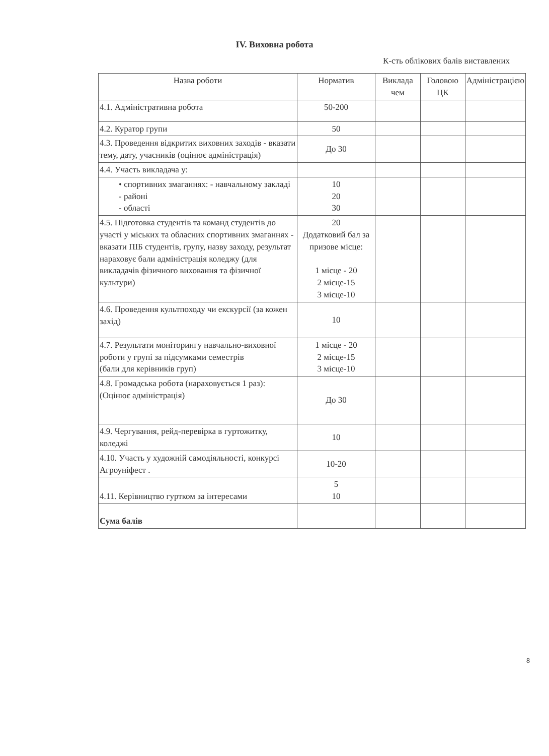IV. Виховна робота
К-сть облікових балів виставлених
| Назва роботи | Норматив | Виклада чем | Головою ЦК | Адміністрацією |
| --- | --- | --- | --- | --- |
| 4.1. Адміністративна робота | 50-200 | | | |
| 4.2. Куратор групи | 50 | | | |
| 4.3. Проведення відкритих виховних заходів - вказати тему, дату, учасників (оцінює адміністрація) | До 30 | | | |
| 4.4. Участь викладача у: | | | | |
| • спортивних змаганнях: - навчальному закладі - районі - області | 10 20 30 | | | |
| 4.5. Підготовка студентів та команд студентів до участі у міських та обласних спортивних змаганнях - вказати ПІБ студентів, групу, назву заходу, результат нараховує бали адміністрація коледжу (для викладачів фізичного виховання та фізичної культури) | 20 Додатковий бал за призове місце: 1 місце - 20 2 місце-15 3 місце-10 | | | |
| 4.6. Проведення культпоходу чи екскурсії (за кожен захід) | 10 | | | |
| 4.7. Результати моніторингу навчально-виховної роботи у групі за підсумками семестрів (бали для керівників груп) | 1 місце - 20 2 місце-15 3 місце-10 | | | |
| 4.8. Громадська робота (нараховується 1 раз): (Оцінює адміністрація) | До 30 | | | |
| 4.9. Чергування, рейд-перевірка в гуртожитку, коледжі | 10 | | | |
| 4.10. Участь у художній самодіяльності, конкурсі Агроуніфест . | 10-20 | | | |
| 4.11. Керівництво гуртком за інтересами | 5 10 | | | |
| Сума балів | | | | |
8